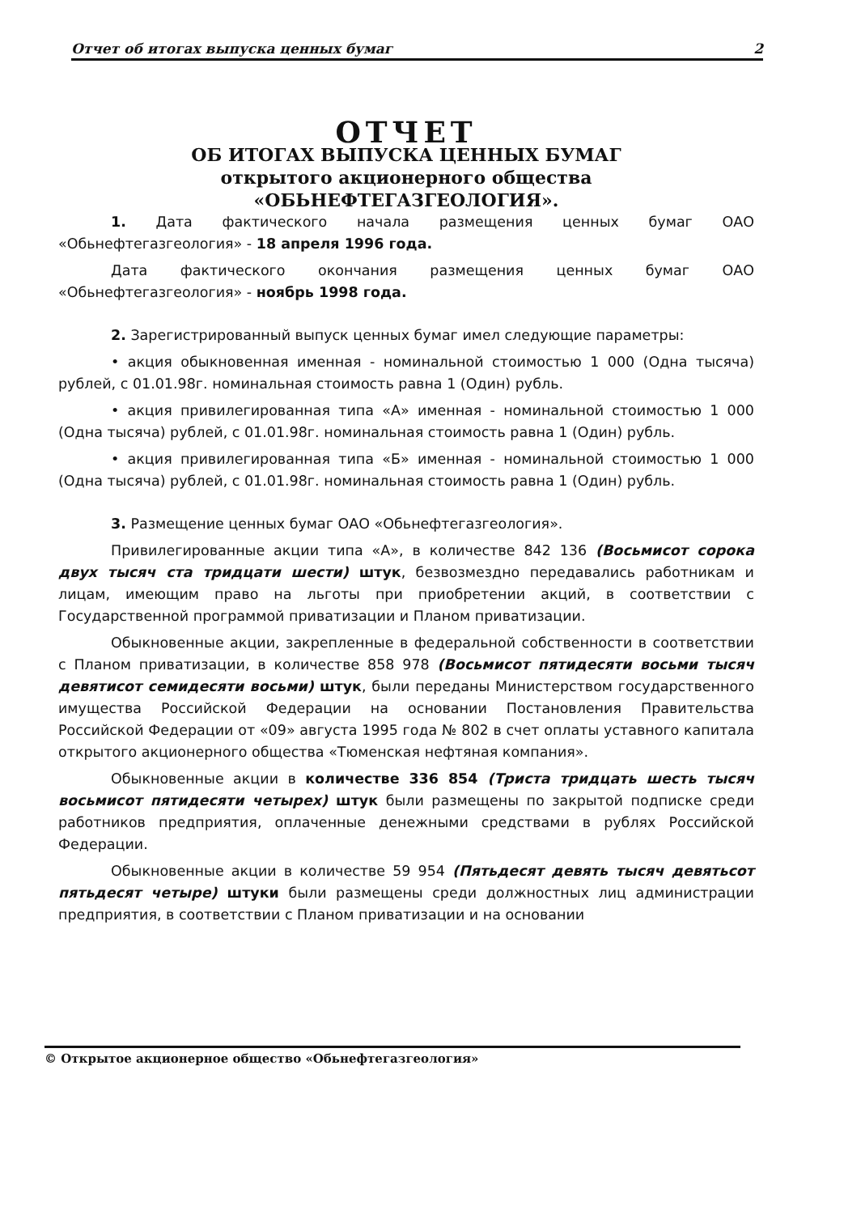Отчет об итогах выпуска ценных бумаг 2
ОТЧЕТ
ОБ ИТОГАХ ВЫПУСКА ЦЕННЫХ БУМАГ
открытого акционерного общества
«ОБЬНЕФТЕГАЗГЕОЛОГИЯ».
1. Дата фактического начала размещения ценных бумаг ОАО «Обьнефтегазгеология» - 18 апреля 1996 года.
Дата фактического окончания размещения ценных бумаг ОАО «Обьнефтегазгеология» - ноябрь 1998 года.
2. Зарегистрированный выпуск ценных бумаг имел следующие параметры:
• акция обыкновенная именная - номинальной стоимостью 1 000 (Одна тысяча) рублей, с 01.01.98г. номинальная стоимость равна 1 (Один) рубль.
• акция привилегированная типа «А» именная - номинальной стоимостью 1 000 (Одна тысяча) рублей, с 01.01.98г. номинальная стоимость равна 1 (Один) рубль.
• акция привилегированная типа «Б» именная - номинальной стоимостью 1 000 (Одна тысяча) рублей, с 01.01.98г. номинальная стоимость равна 1 (Один) рубль.
3. Размещение ценных бумаг ОАО «Обьнефтегазгеология».
Привилегированные акции типа «А», в количестве 842 136 (Восьмисот сорока двух тысяч ста тридцати шести) штук, безвозмездно передавались работникам и лицам, имеющим право на льготы при приобретении акций, в соответствии с Государственной программой приватизации и Планом приватизации.
Обыкновенные акции, закрепленные в федеральной собственности в соответствии с Планом приватизации, в количестве 858 978 (Восьмисот пятидесяти восьми тысяч девятисот семидесяти восьми) штук, были переданы Министерством государственного имущества Российской Федерации на основании Постановления Правительства Российской Федерации от «09» августа 1995 года № 802 в счет оплаты уставного капитала открытого акционерного общества «Тюменская нефтяная компания».
Обыкновенные акции в количестве 336 854 (Триста тридцать шесть тысяч восьмисот пятидесяти четырех) штук были размещены по закрытой подписке среди работников предприятия, оплаченные денежными средствами в рублях Российской Федерации.
Обыкновенные акции в количестве 59 954 (Пятьдесят девять тысяч девятьсот пятьдесят четыре) штуки были размещены среди должностных лиц администрации предприятия, в соответствии с Планом приватизации и на основании
© Открытое акционерное общество «Обьнефтегазгеология»